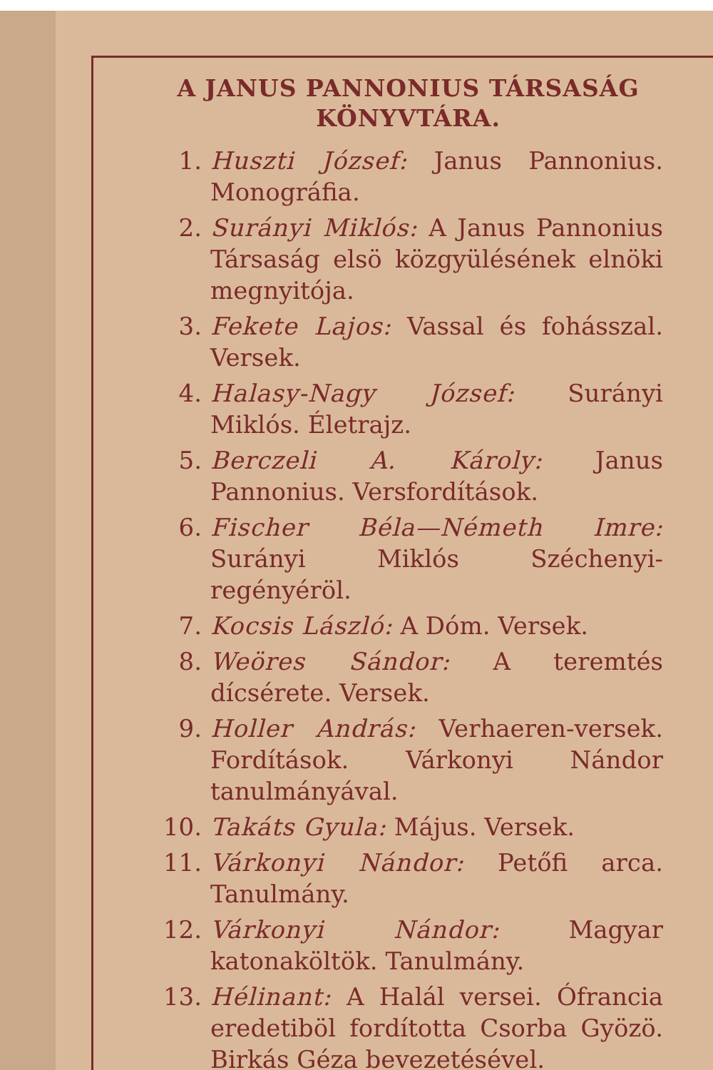A JANUS PANNONIUS TÁRSASÁG KÖNYVTÁRA.
1. Huszti József: Janus Pannonius. Monográfia.
2. Surányi Miklós: A Janus Pannonius Társaság elsö közgyülésének elnöki megnyitója.
3. Fekete Lajos: Vassal és fohásszal. Versek.
4. Halasy-Nagy József: Surányi Miklós. Életrajz.
5. Berczeli A. Károly: Janus Pannonius. Versfordítások.
6. Fischer Béla—Németh Imre: Surányi Miklós Széchenyi-regényéröl.
7. Kocsis László: A Dóm. Versek.
8. Weöres Sándor: A teremtés dícsérete. Versek.
9. Holler András: Verhaeren-versek. Fordítások. Várkonyi Nándor tanulmányával.
10. Takáts Gyula: Május. Versek.
11. Várkonyi Nándor: Petőfi arca. Tanulmány.
12. Várkonyi Nándor: Magyar katonaköltök. Tanulmány.
13. Hélinant: A Halál versei. Ófrancia eredetiböl fordította Csorba Gyözö. Birkás Géza bevezetésével.